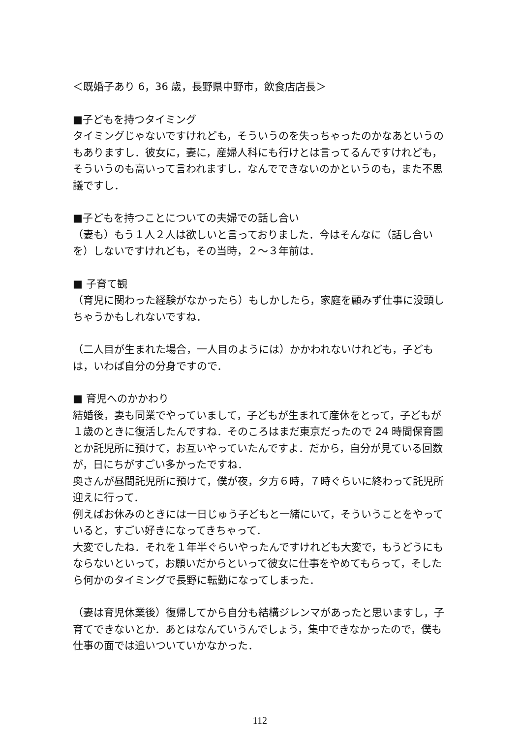＜既婚子あり 6，36 歳，長野県中野市，飲食店店長＞
■子どもを持つタイミング
タイミングじゃないですけれども，そういうのを失っちゃったのかなあというのもありますし．彼女に，妻に，産婦人科にも行けとは言ってるんですけれども，そういうのも高いって言われますし．なんでできないのかというのも，また不思議ですし．
■子どもを持つことについての夫婦での話し合い
（妻も）もう１人２人は欲しいと言っておりました．今はそんなに（話し合いを）しないですけれども，その当時，２～３年前は．
■ 子育て観
（育児に関わった経験がなかったら）もしかしたら，家庭を顧みず仕事に没頭しちゃうかもしれないですね．
（二人目が生まれた場合，一人目のようには）かかわれないけれども，子どもは，いわば自分の分身ですので．
■ 育児へのかかわり
結婚後，妻も同業でやっていまして，子どもが生まれて産休をとって，子どもが１歳のときに復活したんですね．そのころはまだ東京だったので 24 時間保育園とか託児所に預けて，お互いやっていたんですよ．だから，自分が見ている回数が，日にちがすごい多かったですね．
奥さんが昼間託児所に預けて，僕が夜，夕方６時，７時ぐらいに終わって託児所迎えに行って．
例えばお休みのときには一日じゅう子どもと一緒にいて，そういうことをやっていると，すごい好きになってきちゃって．
大変でしたね．それを１年半ぐらいやったんですけれども大変で，もうどうにもならないといって，お願いだからといって彼女に仕事をやめてもらって，そしたら何かのタイミングで長野に転勤になってしまった．
（妻は育児休業後）復帰してから自分も結構ジレンマがあったと思いますし，子育てできないとか．あとはなんていうんでしょう，集中できなかったので，僕も仕事の面では追いついていかなかった．
112